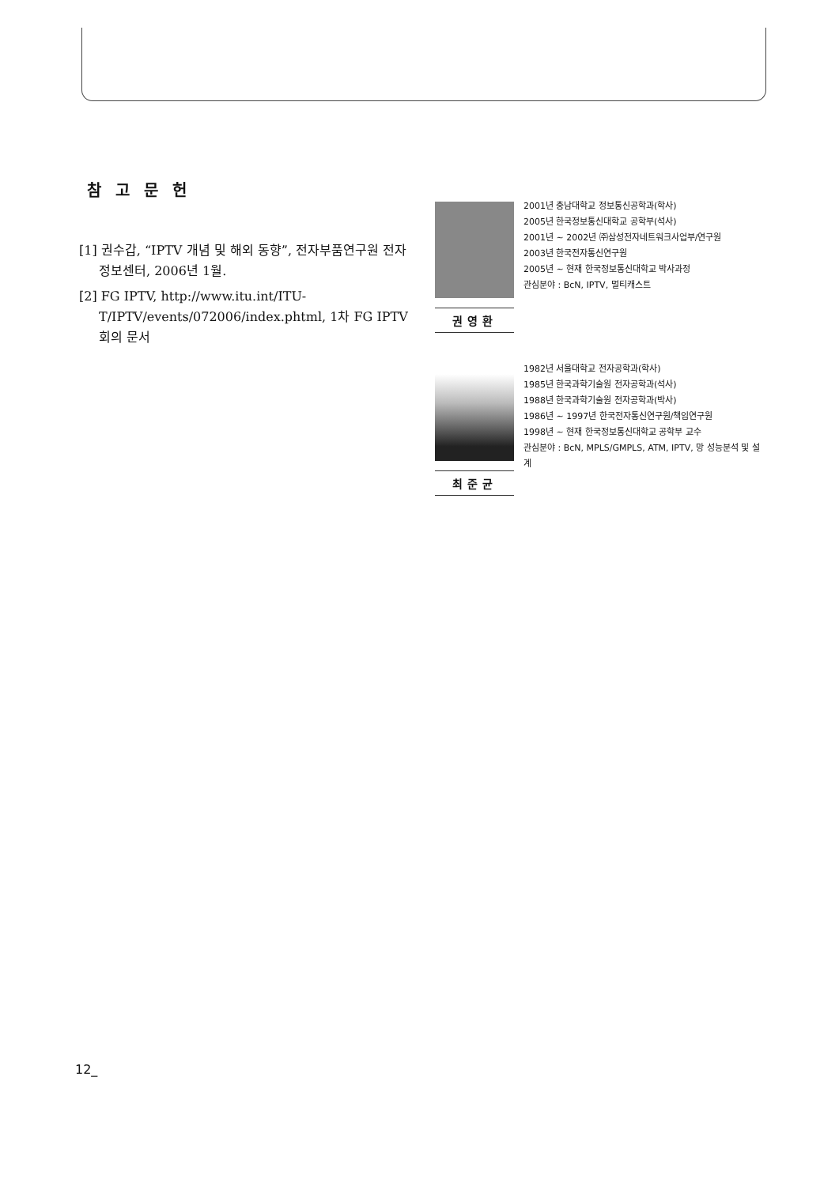참고문헌
[1] 권수갑, “IPTV 개념 및 해외 동향”, 전자부품연구원 전자정보센터, 2006년 1월.
[2] FG IPTV, http://www.itu.int/ITU-T/IPTV/events/072006/index.phtml, 1차 FG IPTV 회의 문서
권영환
2001년 충남대학교 정보통신공학과(학사)
2005년 한국정보통신대학교 공학부(석사)
2001년 ~ 2002년 ㈜삼성전자네트워크사업부/연구원
2003년 한국전자통신연구원
2005년 ~ 현재 한국정보통신대학교 박사과정
관심분야 : BcN, IPTV, 멀티캐스트
최준균
1982년 서울대학교 전자공학과(학사)
1985년 한국과학기술원 전자공학과(석사)
1988년 한국과학기술원 전자공학과(박사)
1986년 ~ 1997년 한국전자통신연구원/책임연구원
1998년 ~ 현재 한국정보통신대학교 공학부 교수
관심분야 : BcN, MPLS/GMPLS, ATM, IPTV, 망 성능분석 및 설계
12_